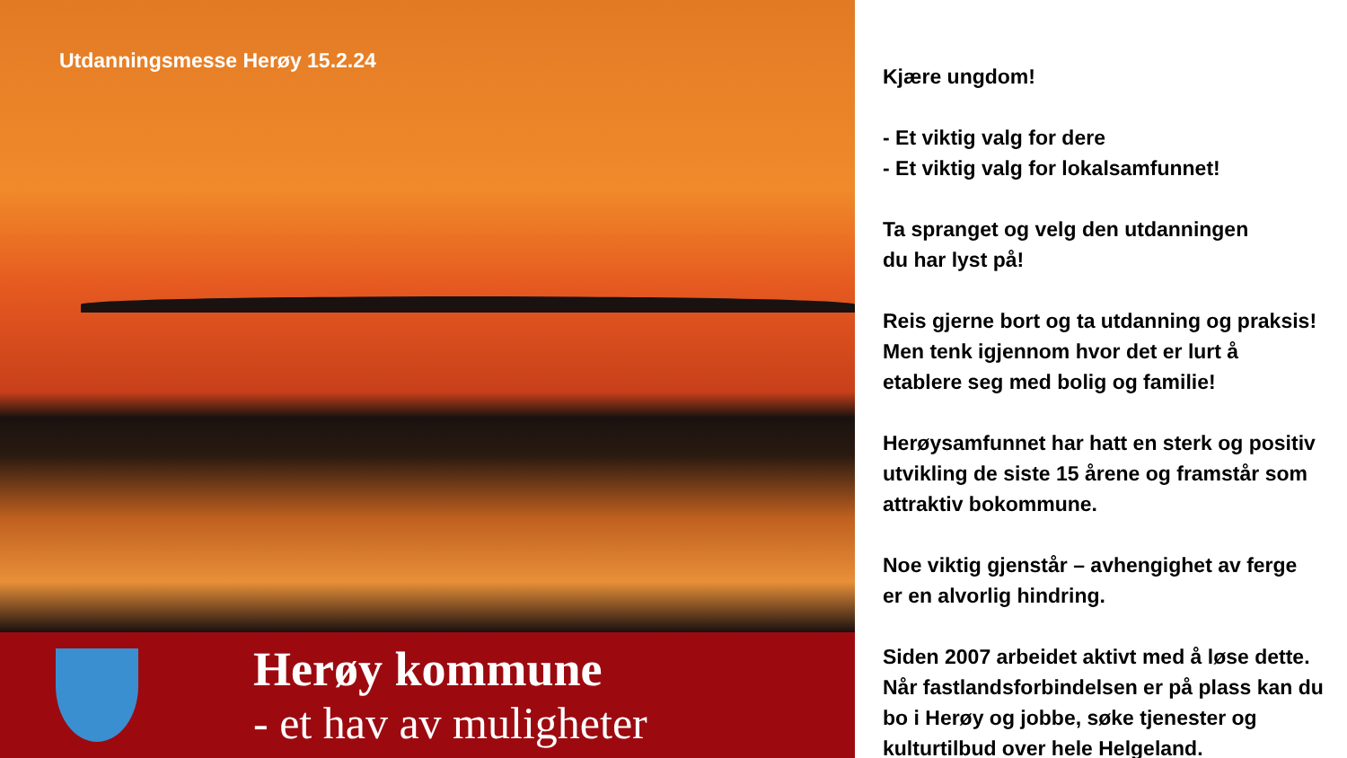Utdanningsmesse Herøy 15.2.24
Herøy kommune
- et hav av muligheter
Kjære ungdom!
- Et viktig valg for dere
- Et viktig valg for lokalsamfunnet!
Ta spranget og velg den utdanningen
du har lyst på!
Reis gjerne bort og ta utdanning og praksis!
Men tenk igjennom hvor det er lurt å
etablere seg med bolig og familie!
Herøysamfunnet har hatt en sterk og positiv
utvikling de siste 15 årene og framstår som
attraktiv bokommune.
Noe viktig gjenstår – avhengighet av ferge
er en alvorlig hindring.
Siden 2007 arbeidet aktivt med å løse dette.
Når fastlandsforbindelsen er på plass kan du
bo i Herøy og jobbe, søke tjenester og
kulturtilbud over hele Helgeland.